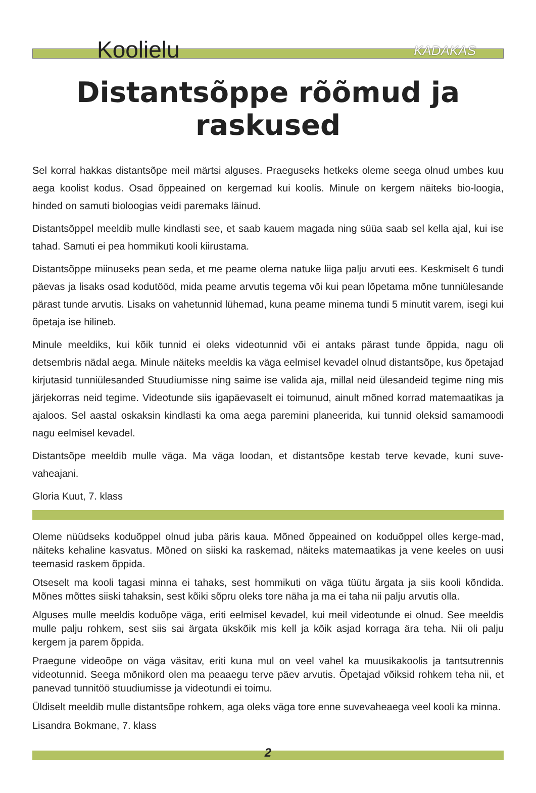Koolielu
KADAKAS
Distantsõppe rõõmud ja raskused
Sel korral hakkas distantsõpe meil märtsi alguses. Praeguseks hetkeks oleme seega olnud umbes kuu aega koolist kodus. Osad õppeained on kergemad kui koolis. Minule on kergem näiteks bio-loogia, hinded on samuti bioloogias veidi paremaks läinud.
Distantsõppel meeldib mulle kindlasti see, et saab kauem magada ning süüa saab sel kella ajal, kui ise tahad. Samuti ei pea hommikuti kooli kiirustama.
Distantsõppe miinuseks pean seda, et me peame olema natuke liiga palju arvuti ees. Keskmiselt 6 tundi päevas ja lisaks osad kodutööd, mida peame arvutis tegema või kui pean lõpetama mõne tunniülesande pärast tunde arvutis. Lisaks on vahetunnid lühemad, kuna peame minema tundi 5 minutit varem, isegi kui õpetaja ise hilineb.
Minule meeldiks, kui kõik tunnid ei oleks videotunnid või ei antaks pärast tunde õppida, nagu oli detsembris nädal aega. Minule näiteks meeldis ka väga eelmisel kevadel olnud distantsõpe, kus õpetajad kirjutasid tunniülesanded Stuudiumisse ning saime ise valida aja, millal neid ülesandeid tegime ning mis järjekorras neid tegime. Videotunde siis igapäevaselt ei toimunud, ainult mõned korrad matemaatikas ja ajaloos. Sel aastal oskaksin kindlasti ka oma aega paremini planeerida, kui tunnid oleksid samamoodi nagu eelmisel kevadel.
Distantsõpe meeldib mulle väga. Ma väga loodan, et distantsõpe kestab terve kevade, kuni suve-vaheajani.
Gloria Kuut, 7. klass
Oleme nüüdseks koduõppel olnud juba päris kaua. Mõned õppeained on koduõppel olles kerge-mad, näiteks kehaline kasvatus. Mõned on siiski ka raskemad, näiteks matemaatikas ja vene keeles on uusi teemasid raskem õppida.
Otseselt ma kooli tagasi minna ei tahaks, sest hommikuti on väga tüütu ärgata ja siis kooli kõndida. Mõnes mõttes siiski tahaksin, sest kõiki sõpru oleks tore näha ja ma ei taha nii palju arvutis olla.
Alguses mulle meeldis koduõpe väga, eriti eelmisel kevadel, kui meil videotunde ei olnud. See meeldis mulle palju rohkem, sest siis sai ärgata ükskõik mis kell ja kõik asjad korraga ära teha. Nii oli palju kergem ja parem õppida.
Praegune videoõpe on väga väsitav, eriti kuna mul on veel vahel ka muusikakoolis ja tantsutrennis videotunnid. Seega mõnikord olen ma peaaegu terve päev arvutis. Õpetajad võiksid rohkem teha nii, et panevad tunnitöö stuudiumisse ja videotundi ei toimu.
Üldiselt meeldib mulle distantsõpe rohkem, aga oleks väga tore enne suvevaheaega veel kooli ka minna.
Lisandra Bokmane, 7. klass
2